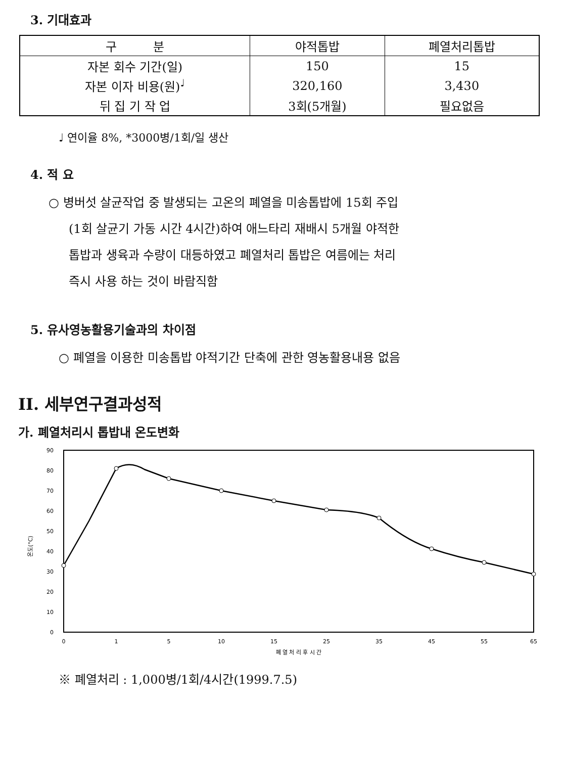3. 기대효과
| 구 분 | 야적톱밥 | 폐열처리톱밥 |
| --- | --- | --- |
| 자본 회수 기간(일) | 150 | 15 |
| 자본 이자 비용(원)<sup>♩</sup> | 320,160 | 3,430 |
| 뒤 집 기 작 업 | 3회(5개월) | 필요없음 |
♩ 연이율 8%, *3000병/1회/일 생산
4. 적 요
○ 병버섯 살균작업 중 발생되는 고온의 폐열을 미송톱밥에 15회 주입
(1회 살균기 가동 시간 4시간)하여 애느타리 재배시 5개월 야적한
톱밥과 생육과 수량이 대등하였고 폐열처리 톱밥은 여름에는 처리
즉시 사용 하는 것이 바람직함
5. 유사영농활용기술과의 차이점
○ 폐열을 이용한 미송톱밥 야적기간 단축에 관한 영농활용내용 없음
II. 세부연구결과성적
가. 폐열처리시 톱밥내 온도변화
90
80
70
60
50
40
30
20
10
0
온도(°C)
0
1
5
10
15
25
35
45
55
65
폐 열 처 리 후 시 간
※ 폐열처리 : 1,000병/1회/4시간(1999.7.5)